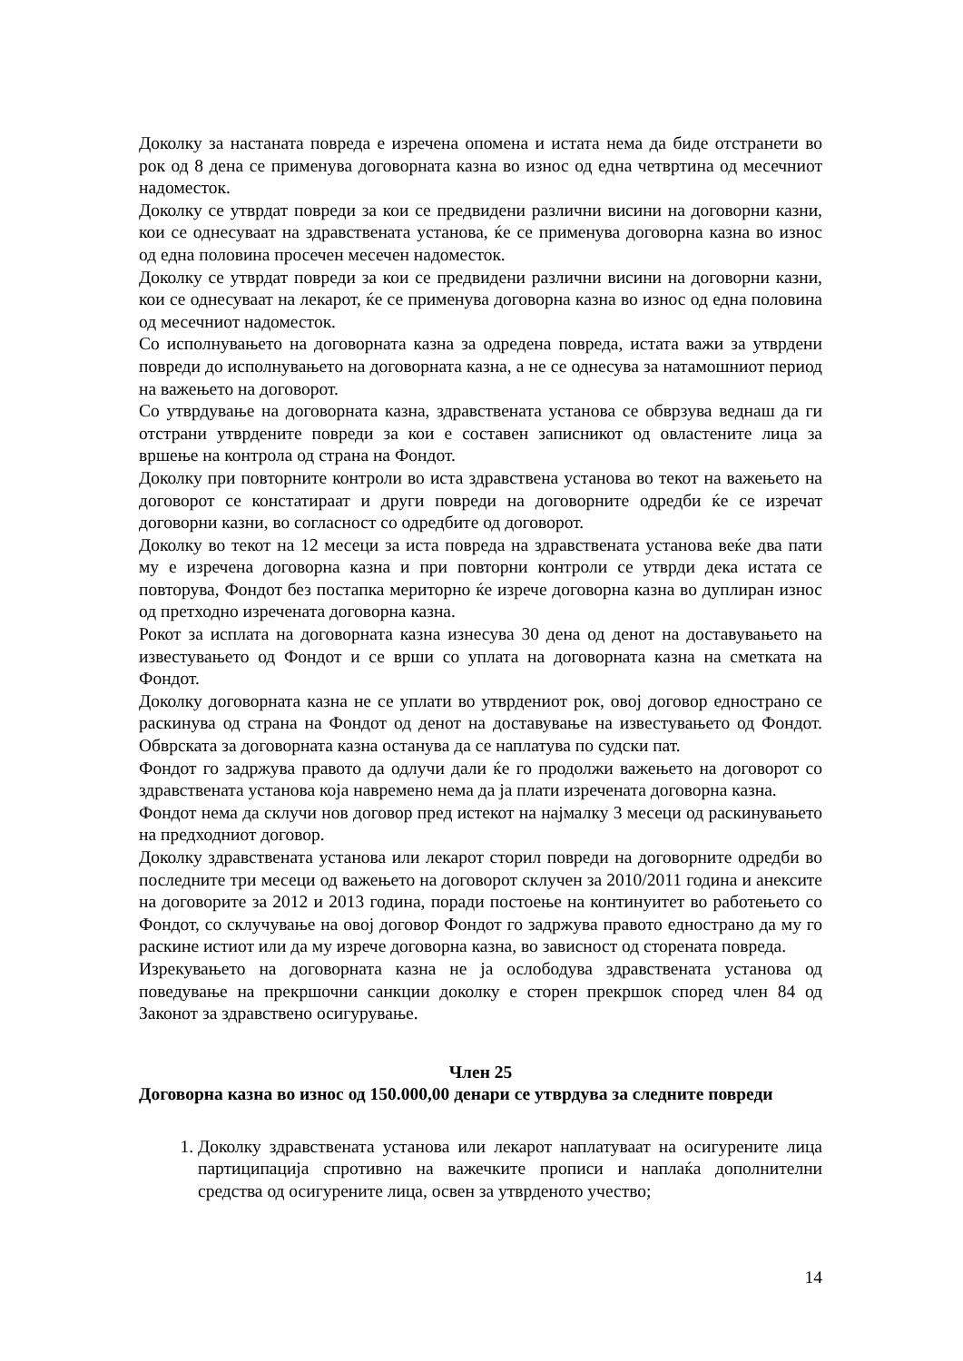Доколку за настанатa повреда е изречена опомена и истата нема да биде отстранети во рок од 8 дена се применува договорната казна во износ од една четвртина од месечниот надоместок.
Доколку се утврдат повреди за кои се предвидени различни висини на договорни казни, кои се однесуваат на здравствената установа, ќе се применува договорна казна во износ од една половина просечен месечен надоместок.
Доколку се утврдат повреди за кои се предвидени различни висини на договорни казни, кои се однесуваат на лекарот, ќе се применува договорна казна во износ од една половина од месечниот надоместок.
Со исполнувањето на договорната казна за одредена повреда, истата важи за утврдени повреди до исполнувањето на договорната казна, а не се однесува за натамошниот период на важењето на договорот.
Со утврдување на договорната казна, здравствената установа се обврзува веднаш да ги отстрани утврдените повреди за кои е составен записникот од овластените лица за вршење на контрола од страна на Фондот.
Доколку при повторните контроли во иста здравствена установа во текот на важењето на договорот се констатираат и други повреди на договорните одредби ќе се изречат договорни казни, во согласност со одредбите од договорот.
Доколку во текот на 12 месеци за иста повреда на здравствената установа веќе два пати му е изречена договорна казна и при повторни контроли се утврди дека истата се повторува, Фондот без постапка мериторно ќе изрече договорна казна во дуплиран износ од претходно изречената договорна казна.
Рокот за исплата на договорната казна изнесува 30 дена од денот на доставувањето на известувањето од Фондот и се врши со уплата на договорната казна на сметката на Фондот.
Доколку договорната казна не се уплати во утврдениот рок, овој договор еднострано се раскинува од страна на Фондот од денот на доставување на известувањето од Фондот. Обврската за договорната казна останува да се наплатува по судски пат.
Фондот го задржува правото да одлучи дали ќе го продолжи важењето на договорот со здравствената установа која навремено нема да ја плати изречената договорна казна.
Фондот нема да склучи нов договор пред истекот на најмалку 3 месеци од раскинувањето на предходниот договор.
Доколку здравствената установа или лекарот сторил повреди на договорните одредби во последните три месеци од важењето на договорот склучен за 2010/2011 година и анексите на договорите за 2012 и 2013 година, поради постоење на континуитет во работењето со Фондот, со склучување на овој договор Фондот го задржува правото еднострано да му го раскине истиот или да му изрече договорна казна, во зависност од сторената повреда.
Изрекувањето на договорната казна не ја ослободува здравствената установа од поведување на прекршочни санкции доколку е сторен прекршок според член 84 од Законот за здравствено осигурување.
Член 25
Договорна казна во износ од 150.000,00 денари се утврдува за следните повреди
1. Доколку здравствената установа или лекарот наплатуваат на осигурените лица партиципација спротивно на важечките прописи и наплаќа дополнителни средства од осигурените лица, освен за утврденото учество;
14